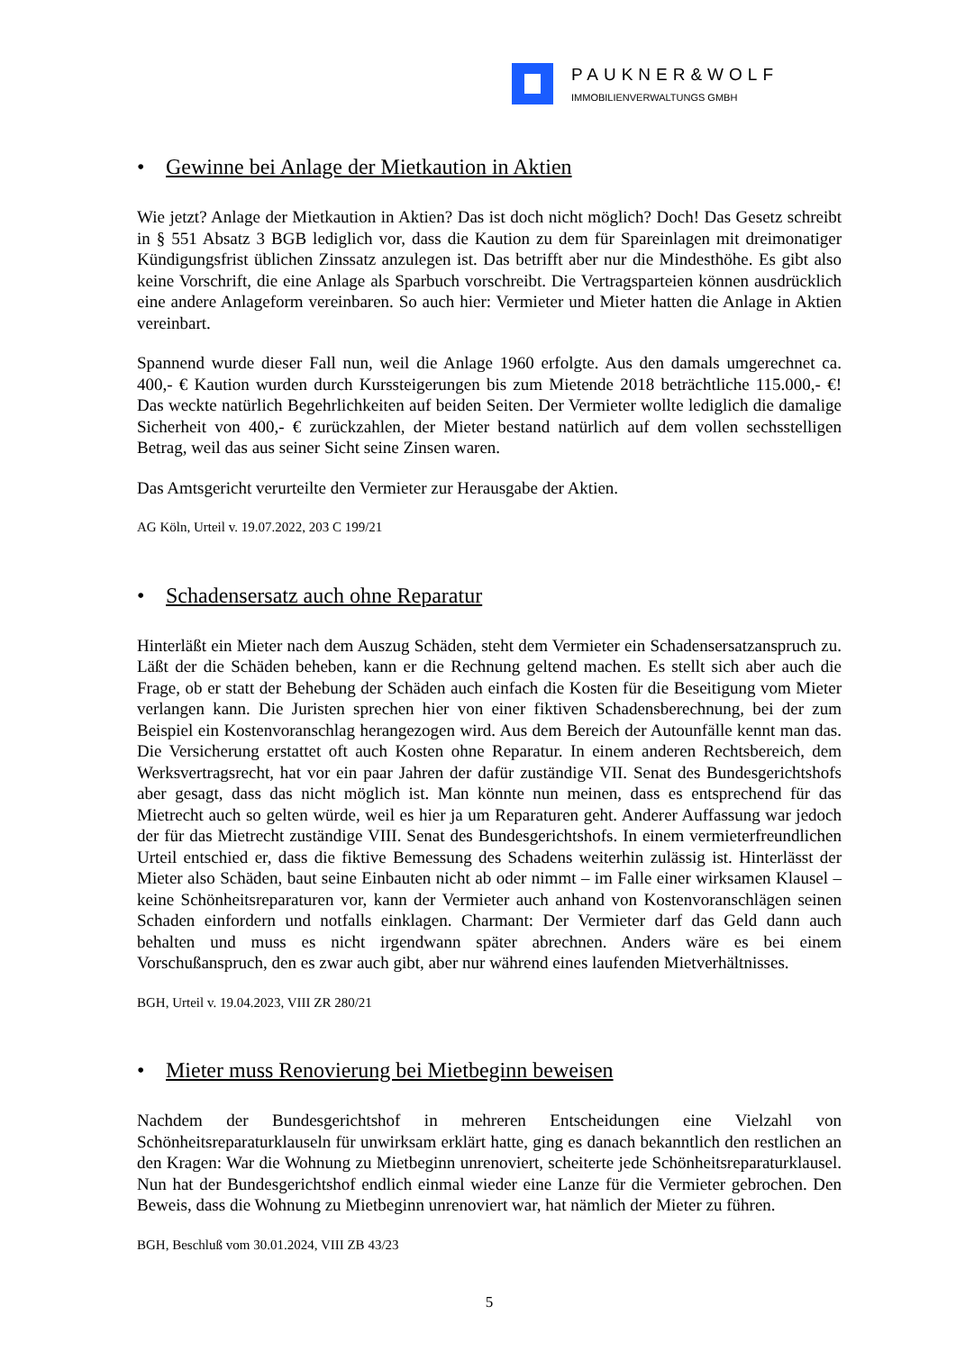PAUKNER&WOLF
IMMOBILIENVERWALTUNGS GMBH
• Gewinne bei Anlage der Mietkaution in Aktien
Wie jetzt? Anlage der Mietkaution in Aktien? Das ist doch nicht möglich? Doch! Das Gesetz schreibt in § 551 Absatz 3 BGB lediglich vor, dass die Kaution zu dem für Spareinlagen mit dreimonatiger Kündigungsfrist üblichen Zinssatz anzulegen ist. Das betrifft aber nur die Mindesthöhe. Es gibt also keine Vorschrift, die eine Anlage als Sparbuch vorschreibt. Die Vertragsparteien können ausdrücklich eine andere Anlageform vereinbaren. So auch hier: Vermieter und Mieter hatten die Anlage in Aktien vereinbart.
Spannend wurde dieser Fall nun, weil die Anlage 1960 erfolgte. Aus den damals umgerechnet ca. 400,- € Kaution wurden durch Kurssteigerungen bis zum Mietende 2018 beträchtliche 115.000,- €! Das weckte natürlich Begehrlichkeiten auf beiden Seiten. Der Vermieter wollte lediglich die damalige Sicherheit von 400,- € zurückzahlen, der Mieter bestand natürlich auf dem vollen sechsstelligen Betrag, weil das aus seiner Sicht seine Zinsen waren.
Das Amtsgericht verurteilte den Vermieter zur Herausgabe der Aktien.
AG Köln, Urteil v. 19.07.2022, 203 C 199/21
• Schadensersatz auch ohne Reparatur
Hinterläßt ein Mieter nach dem Auszug Schäden, steht dem Vermieter ein Schadensersatzanspruch zu. Läßt der die Schäden beheben, kann er die Rechnung geltend machen. Es stellt sich aber auch die Frage, ob er statt der Behebung der Schäden auch einfach die Kosten für die Beseitigung vom Mieter verlangen kann. Die Juristen sprechen hier von einer fiktiven Schadensberechnung, bei der zum Beispiel ein Kostenvoranschlag herangezogen wird. Aus dem Bereich der Autounfälle kennt man das. Die Versicherung erstattet oft auch Kosten ohne Reparatur. In einem anderen Rechtsbereich, dem Werksvertragsrecht, hat vor ein paar Jahren der dafür zuständige VII. Senat des Bundesgerichtshofs aber gesagt, dass das nicht möglich ist. Man könnte nun meinen, dass es entsprechend für das Mietrecht auch so gelten würde, weil es hier ja um Reparaturen geht. Anderer Auffassung war jedoch der für das Mietrecht zuständige VIII. Senat des Bundesgerichtshofs. In einem vermieterfreundlichen Urteil entschied er, dass die fiktive Bemessung des Schadens weiterhin zulässig ist. Hinterlässt der Mieter also Schäden, baut seine Einbauten nicht ab oder nimmt – im Falle einer wirksamen Klausel – keine Schönheitsreparaturen vor, kann der Vermieter auch anhand von Kostenvoranschlägen seinen Schaden einfordern und notfalls einklagen. Charmant: Der Vermieter darf das Geld dann auch behalten und muss es nicht irgendwann später abrechnen. Anders wäre es bei einem Vorschußanspruch, den es zwar auch gibt, aber nur während eines laufenden Mietverhältnisses.
BGH, Urteil v. 19.04.2023, VIII ZR 280/21
• Mieter muss Renovierung bei Mietbeginn beweisen
Nachdem der Bundesgerichtshof in mehreren Entscheidungen eine Vielzahl von Schönheitsreparaturklauseln für unwirksam erklärt hatte, ging es danach bekanntlich den restlichen an den Kragen: War die Wohnung zu Mietbeginn unrenoviert, scheiterte jede Schönheitsreparaturklausel. Nun hat der Bundesgerichtshof endlich einmal wieder eine Lanze für die Vermieter gebrochen. Den Beweis, dass die Wohnung zu Mietbeginn unrenoviert war, hat nämlich der Mieter zu führen.
BGH, Beschluß vom 30.01.2024, VIII ZB 43/23
5